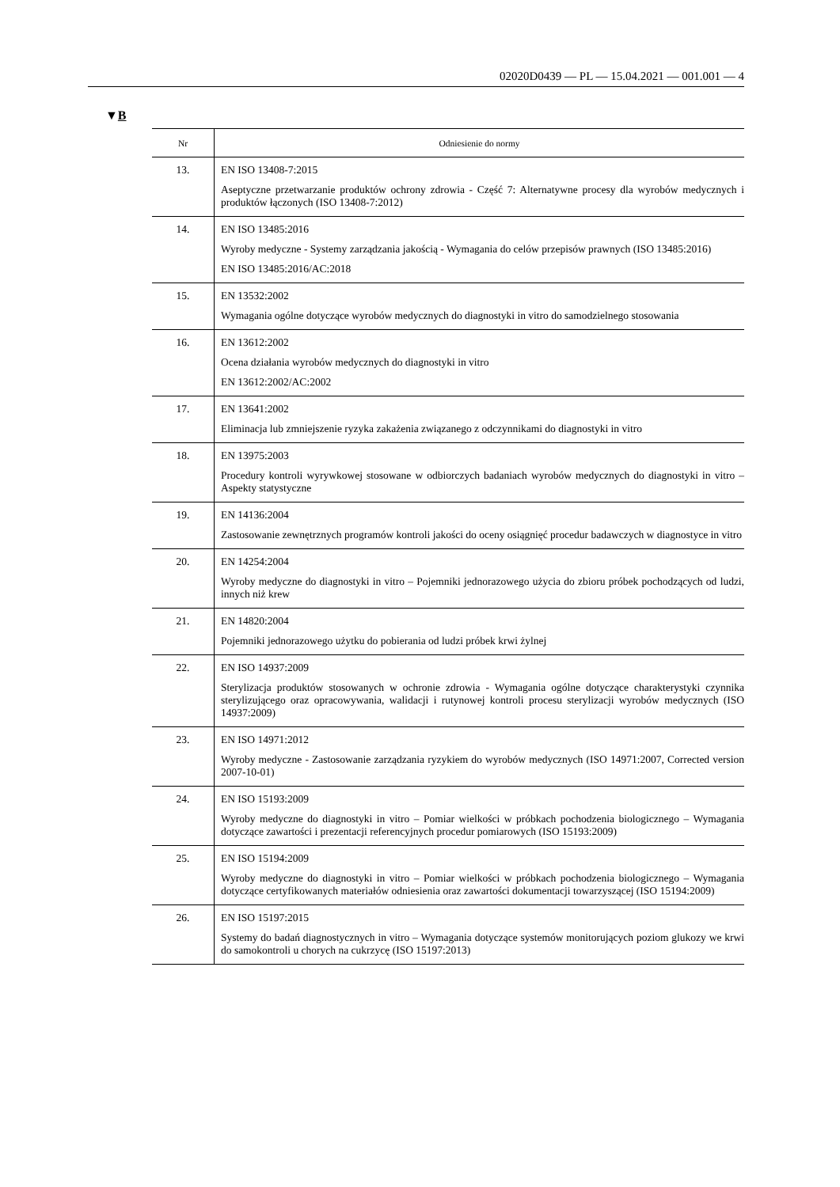02020D0439 — PL — 15.04.2021 — 001.001 — 4
▼B
| Nr | Odniesienie do normy |
| --- | --- |
| 13. | EN ISO 13408-7:2015 Aseptyczne przetwarzanie produktów ochrony zdrowia - Część 7: Alternatywne procesy dla wyrobów medycznych i produktów łączonych (ISO 13408-7:2012) |
| 14. | EN ISO 13485:2016 Wyroby medyczne - Systemy zarządzania jakością - Wymagania do celów przepisów prawnych (ISO 13485:2016) EN ISO 13485:2016/AC:2018 |
| 15. | EN 13532:2002 Wymagania ogólne dotyczące wyrobów medycznych do diagnostyki in vitro do samodzielnego stosowania |
| 16. | EN 13612:2002 Ocena działania wyrobów medycznych do diagnostyki in vitro EN 13612:2002/AC:2002 |
| 17. | EN 13641:2002 Eliminacja lub zmniejszenie ryzyka zakażenia związanego z odczynnikami do diagnostyki in vitro |
| 18. | EN 13975:2003 Procedury kontroli wyrywkowej stosowane w odbiorczych badaniach wyrobów medycznych do diagnostyki in vitro – Aspekty statystyczne |
| 19. | EN 14136:2004 Zastosowanie zewnętrznych programów kontroli jakości do oceny osiągnięć procedur badawczych w diagnostyce in vitro |
| 20. | EN 14254:2004 Wyroby medyczne do diagnostyki in vitro – Pojemniki jednorazowego użycia do zbioru próbek pochodzących od ludzi, innych niż krew |
| 21. | EN 14820:2004 Pojemniki jednorazowego użytku do pobierania od ludzi próbek krwi żylnej |
| 22. | EN ISO 14937:2009 Sterylizacja produktów stosowanych w ochronie zdrowia - Wymagania ogólne dotyczące charakterystyki czynnika sterylizującego oraz opracowywania, walidacji i rutynowej kontroli procesu sterylizacji wyrobów medycznych (ISO 14937:2009) |
| 23. | EN ISO 14971:2012 Wyroby medyczne - Zastosowanie zarządzania ryzykiem do wyrobów medycznych (ISO 14971:2007, Corrected version 2007-10-01) |
| 24. | EN ISO 15193:2009 Wyroby medyczne do diagnostyki in vitro – Pomiar wielkości w próbkach pochodzenia biologicznego – Wymagania dotyczące zawartości i prezentacji referencyjnych procedur pomiarowych (ISO 15193:2009) |
| 25. | EN ISO 15194:2009 Wyroby medyczne do diagnostyki in vitro – Pomiar wielkości w próbkach pochodzenia biologicznego – Wymagania dotyczące certyfikowanych materiałów odniesienia oraz zawartości dokumentacji towarzyszącej (ISO 15194:2009) |
| 26. | EN ISO 15197:2015 Systemy do badań diagnostycznych in vitro – Wymagania dotyczące systemów monitorujących poziom glukozy we krwi do samokontroli u chorych na cukrzycę (ISO 15197:2013) |